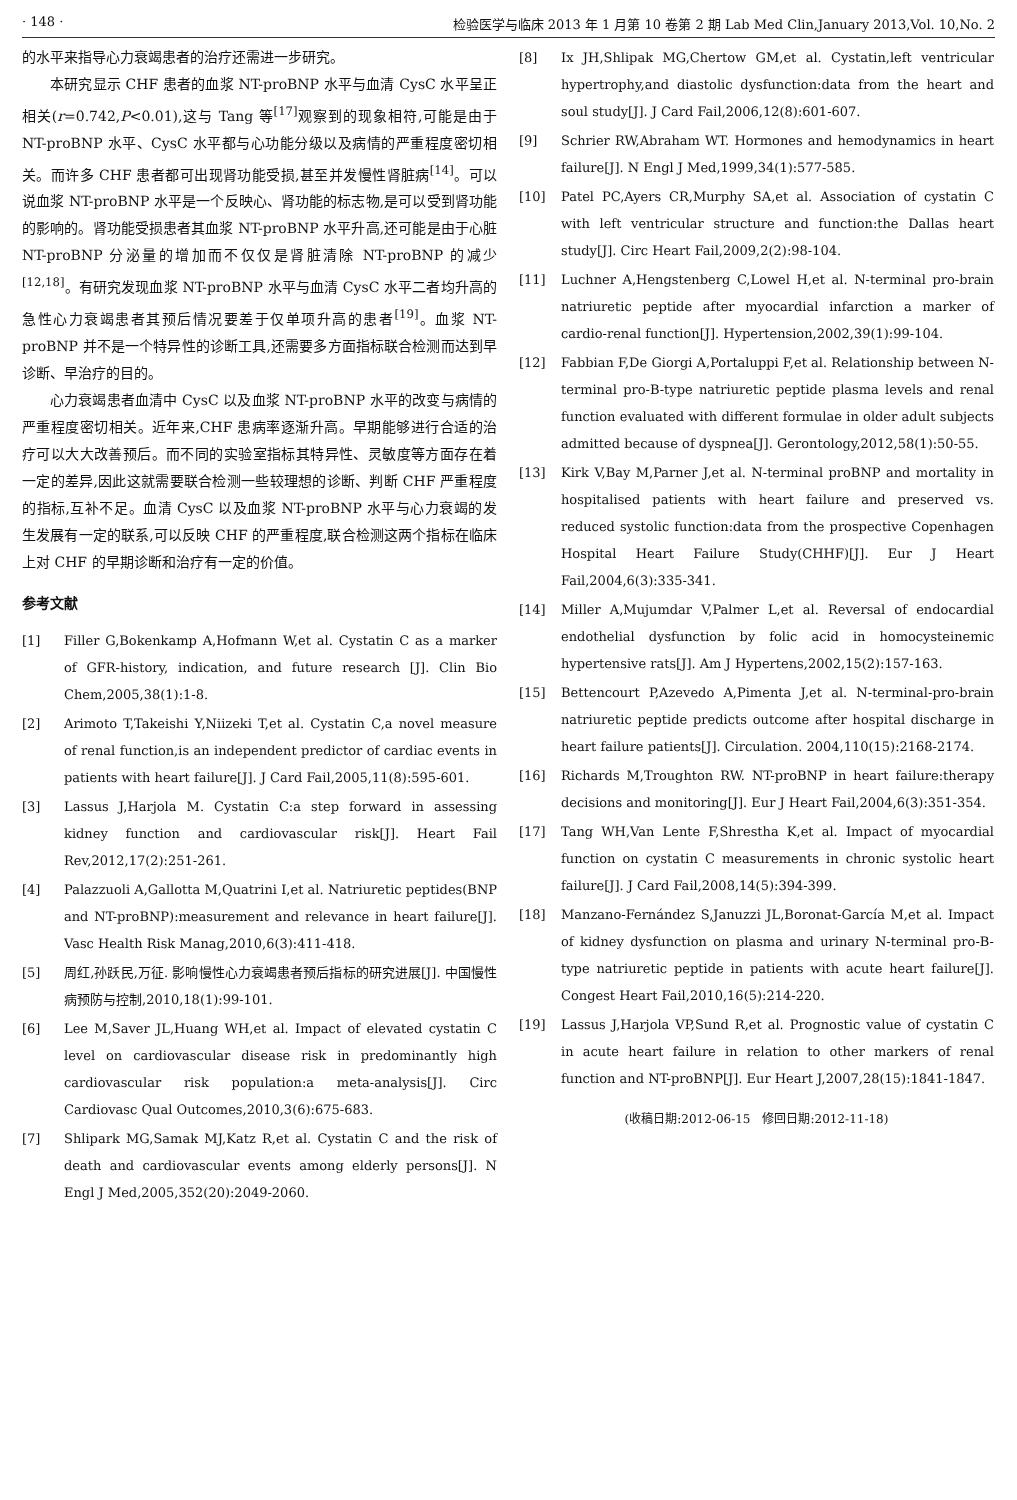· 148 · 检验医学与临床 2013 年 1 月第 10 卷第 2 期 Lab Med Clin,January 2013,Vol. 10,No. 2
的水平来指导心力衰竭患者的治疗还需进一步研究。
本研究显示 CHF 患者的血浆 NT-proBNP 水平与血清 CysC 水平呈正相关(r=0.742,P<0.01),这与 Tang 等<sup>[17]</sup>观察到的现象相符,可能是由于 NT-proBNP 水平、CysC 水平都与心功能分级以及病情的严重程度密切相关。而许多 CHF 患者都可出现肾功能受损,甚至并发慢性肾脏病<sup>[14]</sup>。可以说血浆 NT-proBNP 水平是一个反映心、肾功能的标志物,是可以受到肾功能的影响的。肾功能受损患者其血浆 NT-proBNP 水平升高,还可能是由于心脏 NT-proBNP 分泌量的增加而不仅仅是肾脏清除 NT-proBNP 的减少<sup>[12,18]</sup>。有研究发现血浆 NT-proBNP 水平与血清 CysC 水平二者均升高的急性心力衰竭患者其预后情况要差于仅单项升高的患者<sup>[19]</sup>。血浆 NT-proBNP 并不是一个特异性的诊断工具,还需要多方面指标联合检测而达到早诊断、早治疗的目的。
心力衰竭患者血清中 CysC 以及血浆 NT-proBNP 水平的改变与病情的严重程度密切相关。近年来,CHF 患病率逐渐升高。早期能够进行合适的治疗可以大大改善预后。而不同的实验室指标其特异性、灵敏度等方面存在着一定的差异,因此这就需要联合检测一些较理想的诊断、判断 CHF 严重程度的指标,互补不足。血清 CysC 以及血浆 NT-proBNP 水平与心力衰竭的发生发展有一定的联系,可以反映 CHF 的严重程度,联合检测这两个指标在临床上对 CHF 的早期诊断和治疗有一定的价值。
参考文献
[1] Filler G,Bokenkamp A,Hofmann W,et al. Cystatin C as a marker of GFR-history, indication, and future research [J]. Clin Bio Chem,2005,38(1):1-8.
[2] Arimoto T,Takeishi Y,Niizeki T,et al. Cystatin C,a novel measure of renal function,is an independent predictor of cardiac events in patients with heart failure[J]. J Card Fail,2005,11(8):595-601.
[3] Lassus J,Harjola M. Cystatin C:a step forward in assessing kidney function and cardiovascular risk[J]. Heart Fail Rev,2012,17(2):251-261.
[4] Palazzuoli A,Gallotta M,Quatrini I,et al. Natriuretic peptides(BNP and NT-proBNP):measurement and relevance in heart failure[J]. Vasc Health Risk Manag,2010,6(3):411-418.
[5] 周红,孙跃民,万征. 影响慢性心力衰竭患者预后指标的研究进展[J]. 中国慢性病预防与控制,2010,18(1):99-101.
[6] Lee M,Saver JL,Huang WH,et al. Impact of elevated cystatin C level on cardiovascular disease risk in predominantly high cardiovascular risk population:a meta-analysis[J]. Circ Cardiovasc Qual Outcomes,2010,3(6):675-683.
[7] Shlipark MG,Samak MJ,Katz R,et al. Cystatin C and the risk of death and cardiovascular events among elderly persons[J]. N Engl J Med,2005,352(20):2049-2060.
[8] Ix JH,Shlipak MG,Chertow GM,et al. Cystatin,left ventricular hypertrophy,and diastolic dysfunction:data from the heart and soul study[J]. J Card Fail,2006,12(8):601-607.
[9] Schrier RW,Abraham WT. Hormones and hemodynamics in heart failure[J]. N Engl J Med,1999,34(1):577-585.
[10] Patel PC,Ayers CR,Murphy SA,et al. Association of cystatin C with left ventricular structure and function:the Dallas heart study[J]. Circ Heart Fail,2009,2(2):98-104.
[11] Luchner A,Hengstenberg C,Lowel H,et al. N-terminal pro-brain natriuretic peptide after myocardial infarction a marker of cardio-renal function[J]. Hypertension,2002,39(1):99-104.
[12] Fabbian F,De Giorgi A,Portaluppi F,et al. Relationship between N-terminal pro-B-type natriuretic peptide plasma levels and renal function evaluated with different formulae in older adult subjects admitted because of dyspnea[J]. Gerontology,2012,58(1):50-55.
[13] Kirk V,Bay M,Parner J,et al. N-terminal proBNP and mortality in hospitalised patients with heart failure and preserved vs. reduced systolic function:data from the prospective Copenhagen Hospital Heart Failure Study(CHHF)[J]. Eur J Heart Fail,2004,6(3):335-341.
[14] Miller A,Mujumdar V,Palmer L,et al. Reversal of endocardial endothelial dysfunction by folic acid in homocysteinemic hypertensive rats[J]. Am J Hypertens,2002,15(2):157-163.
[15] Bettencourt P,Azevedo A,Pimenta J,et al. N-terminal-pro-brain natriuretic peptide predicts outcome after hospital discharge in heart failure patients[J]. Circulation. 2004,110(15):2168-2174.
[16] Richards M,Troughton RW. NT-proBNP in heart failure:therapy decisions and monitoring[J]. Eur J Heart Fail,2004,6(3):351-354.
[17] Tang WH,Van Lente F,Shrestha K,et al. Impact of myocardial function on cystatin C measurements in chronic systolic heart failure[J]. J Card Fail,2008,14(5):394-399.
[18] Manzano-Fernández S,Januzzi JL,Boronat-García M,et al. Impact of kidney dysfunction on plasma and urinary N-terminal pro-B-type natriuretic peptide in patients with acute heart failure[J]. Congest Heart Fail,2010,16(5):214-220.
[19] Lassus J,Harjola VP,Sund R,et al. Prognostic value of cystatin C in acute heart failure in relation to other markers of renal function and NT-proBNP[J]. Eur Heart J,2007,28(15):1841-1847.
(收稿日期:2012-06-15　修回日期:2012-11-18)